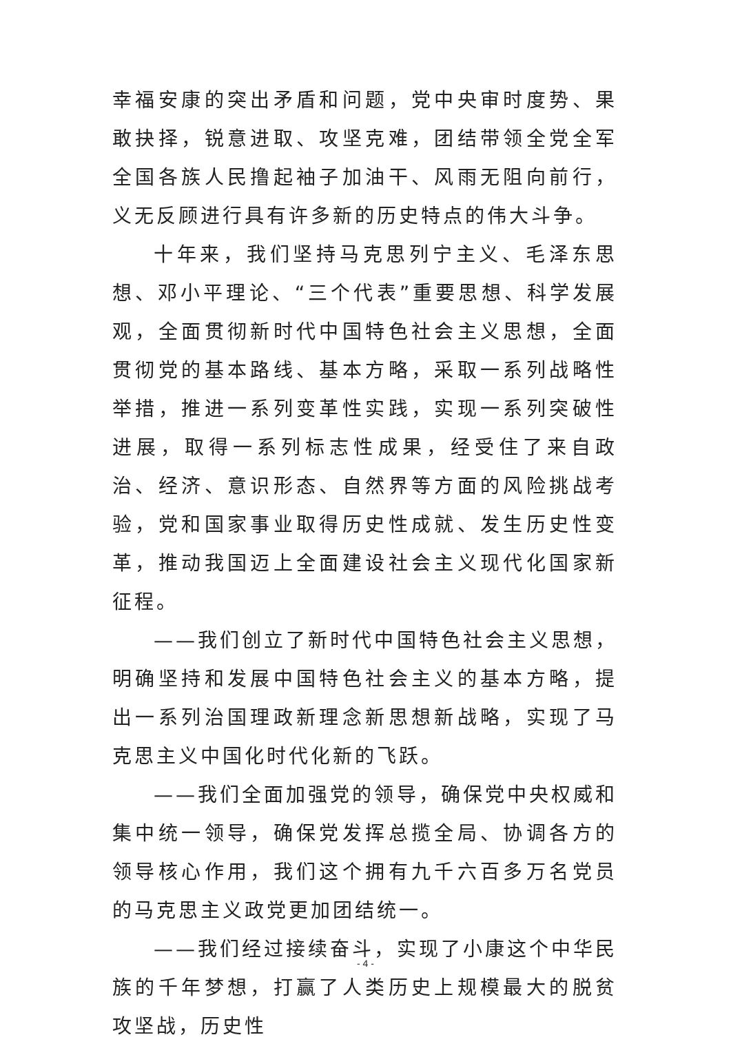幸福安康的突出矛盾和问题，党中央审时度势、果敢抉择，锐意进取、攻坚克难，团结带领全党全军全国各族人民撸起袖子加油干、风雨无阻向前行，义无反顾进行具有许多新的历史特点的伟大斗争。
十年来，我们坚持马克思列宁主义、毛泽东思想、邓小平理论、“三个代表”重要思想、科学发展观，全面贯彻新时代中国特色社会主义思想，全面贯彻党的基本路线、基本方略，采取一系列战略性举措，推进一系列变革性实践，实现一系列突破性进展，取得一系列标志性成果，经受住了来自政治、经济、意识形态、自然界等方面的风险挑战考验，党和国家事业取得历史性成就、发生历史性变革，推动我国迈上全面建设社会主义现代化国家新征程。
——我们创立了新时代中国特色社会主义思想，明确坚持和发展中国特色社会主义的基本方略，提出一系列治国理政新理念新思想新战略，实现了马克思主义中国化时代化新的飞跃。
——我们全面加强党的领导，确保党中央权威和集中统一领导，确保党发挥总揽全局、协调各方的领导核心作用，我们这个拥有九千六百多万名党员的马克思主义政党更加团结统一。
——我们经过接续奋斗，实现了小康这个中华民族的千年梦想，打赢了人类历史上规模最大的脱贫攻坚战，历史性
- 4 -